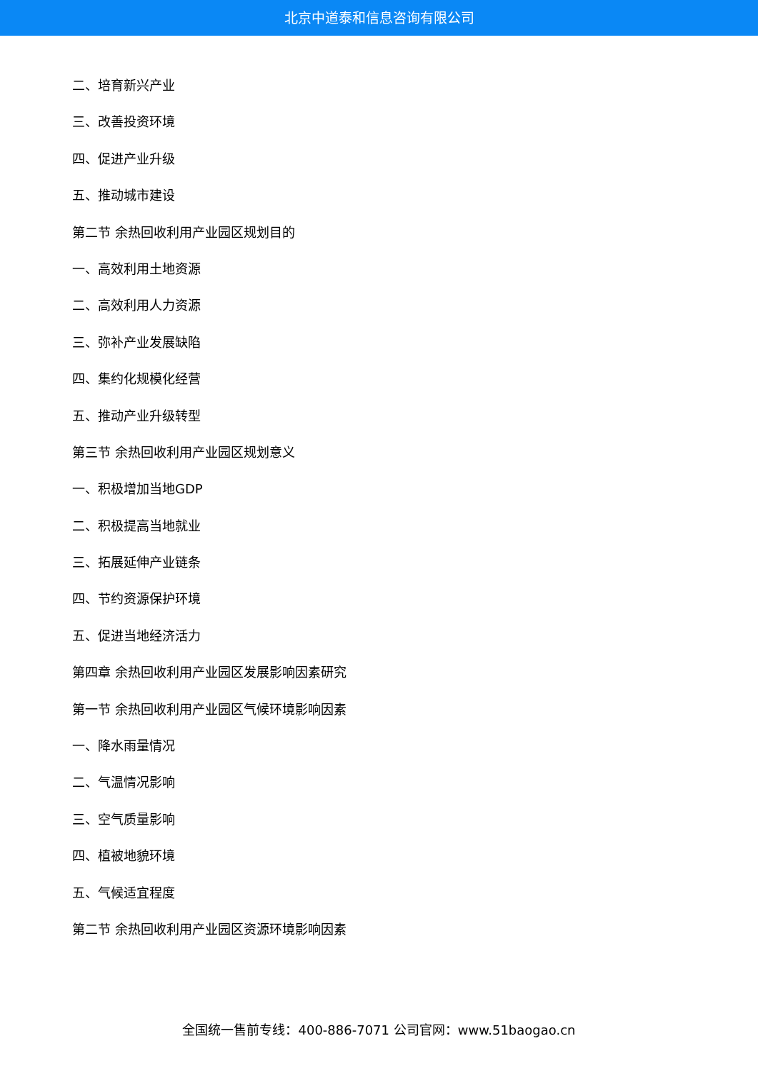北京中道泰和信息咨询有限公司
二、培育新兴产业
三、改善投资环境
四、促进产业升级
五、推动城市建设
第二节 余热回收利用产业园区规划目的
一、高效利用土地资源
二、高效利用人力资源
三、弥补产业发展缺陷
四、集约化规模化经营
五、推动产业升级转型
第三节 余热回收利用产业园区规划意义
一、积极增加当地GDP
二、积极提高当地就业
三、拓展延伸产业链条
四、节约资源保护环境
五、促进当地经济活力
第四章 余热回收利用产业园区发展影响因素研究
第一节 余热回收利用产业园区气候环境影响因素
一、降水雨量情况
二、气温情况影响
三、空气质量影响
四、植被地貌环境
五、气候适宜程度
第二节 余热回收利用产业园区资源环境影响因素
全国统一售前专线：400-886-7071 公司官网：www.51baogao.cn